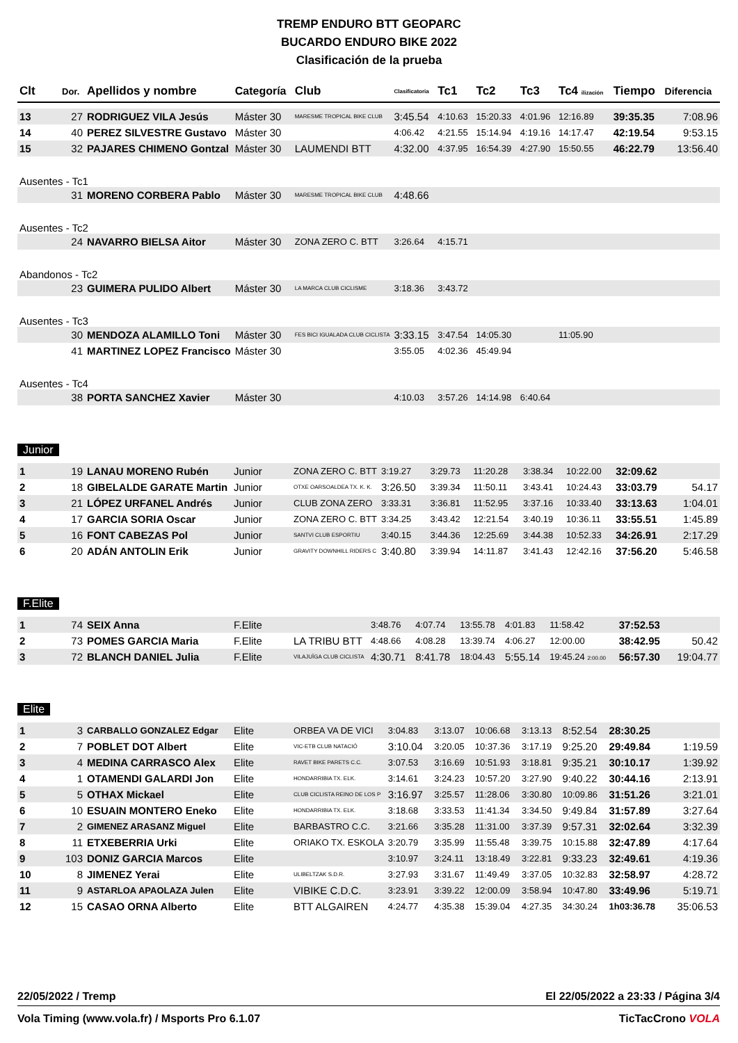TREMP ENDURO BTT GEOPARC
BUCARDO ENDURO BIKE 2022
Clasificación de la prueba
| Clt | Dor. | Apellidos y nombre | Categoría | Club | Clasificatoria | Tc1 | Tc2 | Tc3 | Tc4 ilización | Tiempo | Diferencia |
| --- | --- | --- | --- | --- | --- | --- | --- | --- | --- | --- | --- |
| 13 | 27 | RODRIGUEZ VILA Jesús | Máster 30 | MARESME TROPICAL BIKE CLUB | 3:45.54 | 4:10.63 | 15:20.33 | 4:01.96 | 12:16.89 | 39:35.35 | 7:08.96 |
| 14 | 40 | PEREZ SILVESTRE Gustavo | Máster 30 | | 4:06.42 | 4:21.55 | 15:14.94 | 4:19.16 | 14:17.47 | 42:19.54 | 9:53.15 |
| 15 | 32 | PAJARES CHIMENO Gontzal | Máster 30 | LAUMENDI BTT | 4:32.00 | 4:37.95 | 16:54.39 | 4:27.90 | 15:50.55 | 46:22.79 | 13:56.40 |
| Ausentes - Tc1 | | | | | | | | | | | |
| | 31 | MORENO CORBERA Pablo | Máster 30 | MARESME TROPICAL BIKE CLUB | 4:48.66 | | | | | | |
| Ausentes - Tc2 | | | | | | | | | | | |
| | 24 | NAVARRO BIELSA Aitor | Máster 30 | ZONA ZERO C. BTT | 3:26.64 | 4:15.71 | | | | | |
| Abandonos - Tc2 | | | | | | | | | | | |
| | 23 | GUIMERA PULIDO Albert | Máster 30 | LA MARCA CLUB CICLISME | 3:18.36 | 3:43.72 | | | | | |
| Ausentes - Tc3 | | | | | | | | | | | |
| | 30 | MENDOZA ALAMILLO Toni | Máster 30 | FES BICI IGUALADA CLUB CICLISTA | 3:33.15 | 3:47.54 | 14:05.30 | | 11:05.90 | | |
| | 41 | MARTINEZ LOPEZ Francisco | Máster 30 | | 3:55.05 | 4:02.36 | 45:49.94 | | | | |
| Ausentes - Tc4 | | | | | | | | | | | |
| | 38 | PORTA SANCHEZ Xavier | Máster 30 | | 4:10.03 | 3:57.26 | 14:14.98 | 6:40.64 | | | |
Junior
| 1 | 19 | LANAU MORENO Rubén | Junior | ZONA ZERO C. BTT | 3:19.27 | 3:29.73 | 11:20.28 | 3:38.34 | 10:22.00 | 32:09.62 | |
| 2 | 18 | GIBELALDE GARATE Martin | Junior | OTXE OARSOALDEA TX. K. K. | 3:26.50 | 3:39.34 | 11:50.11 | 3:43.41 | 10:24.43 | 33:03.79 | 54.17 |
| 3 | 21 | LÓPEZ URFANEL Andrés | Junior | CLUB ZONA ZERO | 3:33.31 | 3:36.81 | 11:52.95 | 3:37.16 | 10:33.40 | 33:13.63 | 1:04.01 |
| 4 | 17 | GARCIA SORIA Oscar | Junior | ZONA ZERO C. BTT | 3:34.25 | 3:43.42 | 12:21.54 | 3:40.19 | 10:36.11 | 33:55.51 | 1:45.89 |
| 5 | 16 | FONT CABEZAS Pol | Junior | SANTVI CLUB ESPORTIU | 3:40.15 | 3:44.36 | 12:25.69 | 3:44.38 | 10:52.33 | 34:26.91 | 2:17.29 |
| 6 | 20 | ADÁN ANTOLIN Erik | Junior | GRAVITY DOWNHILL RIDERS C | 3:40.80 | 3:39.94 | 14:11.87 | 3:41.43 | 12:42.16 | 37:56.20 | 5:46.58 |
F.Elite
| 1 | 74 | SEIX Anna | F.Elite | | 3:48.76 | 4:07.74 | 13:55.78 | 4:01.83 | 11:58.42 | 37:52.53 | |
| 2 | 73 | POMES GARCIA Maria | F.Elite | LA TRIBU BTT | 4:48.66 | 4:08.28 | 13:39.74 | 4:06.27 | 12:00.00 | 38:42.95 | 50.42 |
| 3 | 72 | BLANCH DANIEL Julia | F.Elite | VILAJUÏGA CLUB CICLISTA | 4:30.71 | 8:41.78 | 18:04.43 | 5:55.14 | 19:45.24 2:00.00 | 56:57.30 | 19:04.77 |
Elite
| 1 | 3 | CARBALLO GONZALEZ Edgar | Elite | ORBEA VA DE VICI | 3:04.83 | 3:13.07 | 10:06.68 | 3:13.13 | 8:52.54 | 28:30.25 | |
| 2 | 7 | POBLET DOT Albert | Elite | VIC-ETB CLUB NATACIÓ | 3:10.04 | 3:20.05 | 10:37.36 | 3:17.19 | 9:25.20 | 29:49.84 | 1:19.59 |
| 3 | 4 | MEDINA CARRASCO Alex | Elite | RAVET BIKE PARETS C.C. | 3:07.53 | 3:16.69 | 10:51.93 | 3:18.81 | 9:35.21 | 30:10.17 | 1:39.92 |
| 4 | 1 | OTAMENDI GALARDI Jon | Elite | HONDARRIBIA TX. ELK. | 3:14.61 | 3:24.23 | 10:57.20 | 3:27.90 | 9:40.22 | 30:44.16 | 2:13.91 |
| 5 | 5 | OTHAX Mickael | Elite | CLUB CICLISTA REINO DE LOS P | 3:16.97 | 3:25.57 | 11:28.06 | 3:30.80 | 10:09.86 | 31:51.26 | 3:21.01 |
| 6 | 10 | ESUAIN MONTERO Eneko | Elite | HONDARRIBIA TX. ELK. | 3:18.68 | 3:33.53 | 11:41.34 | 3:34.50 | 9:49.84 | 31:57.89 | 3:27.64 |
| 7 | 2 | GIMENEZ ARASANZ Miguel | Elite | BARBASTRO C.C. | 3:21.66 | 3:35.28 | 11:31.00 | 3:37.39 | 9:57.31 | 32:02.64 | 3:32.39 |
| 8 | 11 | ETXEBERRIA Urki | Elite | ORIAKO TX. ESKOLA | 3:20.79 | 3:35.99 | 11:55.48 | 3:39.75 | 10:15.88 | 32:47.89 | 4:17.64 |
| 9 | 103 | DONIZ GARCIA Marcos | Elite | | 3:10.97 | 3:24.11 | 13:18.49 | 3:22.81 | 9:33.23 | 32:49.61 | 4:19.36 |
| 10 | 8 | JIMENEZ Yerai | Elite | ULIBELTZAK S.D.R. | 3:27.93 | 3:31.67 | 11:49.49 | 3:37.05 | 10:32.83 | 32:58.97 | 4:28.72 |
| 11 | 9 | ASTARLOA APAOLAZA Julen | Elite | VIBIKE C.D.C. | 3:23.91 | 3:39.22 | 12:00.09 | 3:58.94 | 10:47.80 | 33:49.96 | 5:19.71 |
| 12 | 15 | CASAO ORNA Alberto | Elite | BTT ALGAIREN | 4:24.77 | 4:35.38 | 15:39.04 | 4:27.35 | 34:30.24 | 1h03:36.78 | 35:06.53 |
22/05/2022 / Tremp El 22/05/2022 a 23:33 / Página 3/4
Vola Timing (www.vola.fr) / Msports Pro 6.1.07 TicTacCrono VOLA